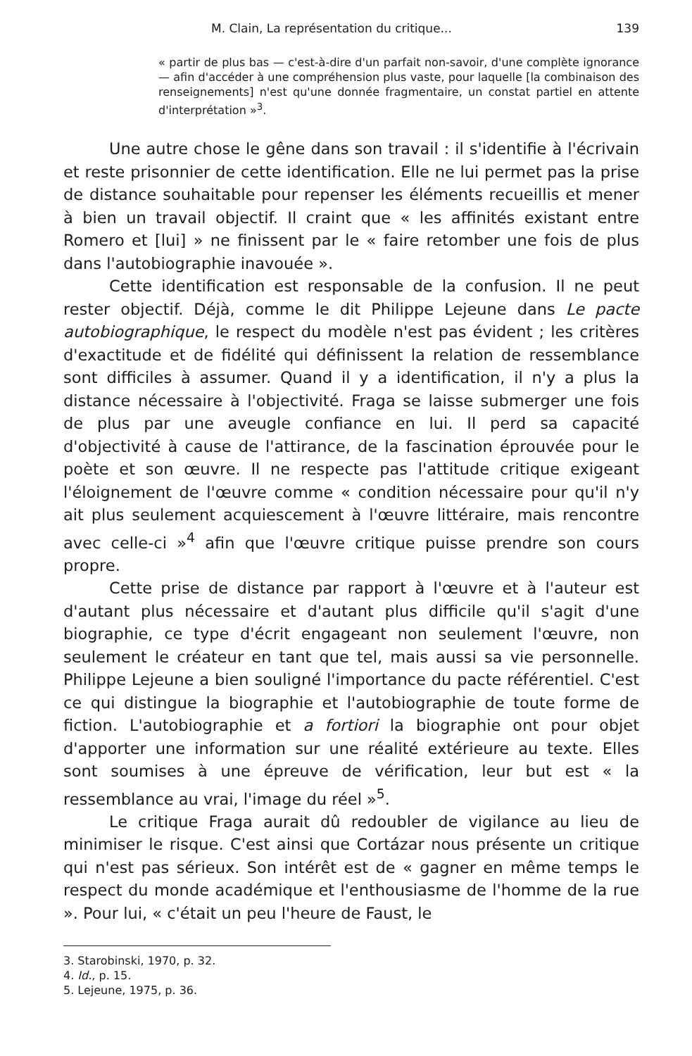M. Clain, La représentation du critique... 139
« partir de plus bas — c'est-à-dire d'un parfait non-savoir, d'une complète ignorance — afin d'accéder à une compréhension plus vaste, pour laquelle [la combinaison des renseignements] n'est qu'une donnée fragmentaire, un constat partiel en attente d'interprétation »<sup>3</sup>.
Une autre chose le gêne dans son travail : il s'identifie à l'écrivain et reste prisonnier de cette identification. Elle ne lui permet pas la prise de distance souhaitable pour repenser les éléments recueillis et mener à bien un travail objectif. Il craint que « les affinités existant entre Romero et [lui] » ne finissent par le « faire retomber une fois de plus dans l'autobiographie inavouée ».
Cette identification est responsable de la confusion. Il ne peut rester objectif. Déjà, comme le dit Philippe Lejeune dans Le pacte autobiographique, le respect du modèle n'est pas évident ; les critères d'exactitude et de fidélité qui définissent la relation de ressemblance sont difficiles à assumer. Quand il y a identification, il n'y a plus la distance nécessaire à l'objectivité. Fraga se laisse submerger une fois de plus par une aveugle confiance en lui. Il perd sa capacité d'objectivité à cause de l'attirance, de la fascination éprouvée pour le poète et son œuvre. Il ne respecte pas l'attitude critique exigeant l'éloignement de l'œuvre comme « condition nécessaire pour qu'il n'y ait plus seulement acquiescement à l'œuvre littéraire, mais rencontre avec celle-ci »<sup>4</sup> afin que l'œuvre critique puisse prendre son cours propre.
Cette prise de distance par rapport à l'œuvre et à l'auteur est d'autant plus nécessaire et d'autant plus difficile qu'il s'agit d'une biographie, ce type d'écrit engageant non seulement l'œuvre, non seulement le créateur en tant que tel, mais aussi sa vie personnelle. Philippe Lejeune a bien souligné l'importance du pacte référentiel. C'est ce qui distingue la biographie et l'autobiographie de toute forme de fiction. L'autobiographie et a fortiori la biographie ont pour objet d'apporter une information sur une réalité extérieure au texte. Elles sont soumises à une épreuve de vérification, leur but est « la ressemblance au vrai, l'image du réel »<sup>5</sup>.
Le critique Fraga aurait dû redoubler de vigilance au lieu de minimiser le risque. C'est ainsi que Cortázar nous présente un critique qui n'est pas sérieux. Son intérêt est de « gagner en même temps le respect du monde académique et l'enthousiasme de l'homme de la rue ». Pour lui, « c'était un peu l'heure de Faust, le
3. Starobinski, 1970, p. 32.
4. Id., p. 15.
5. Lejeune, 1975, p. 36.